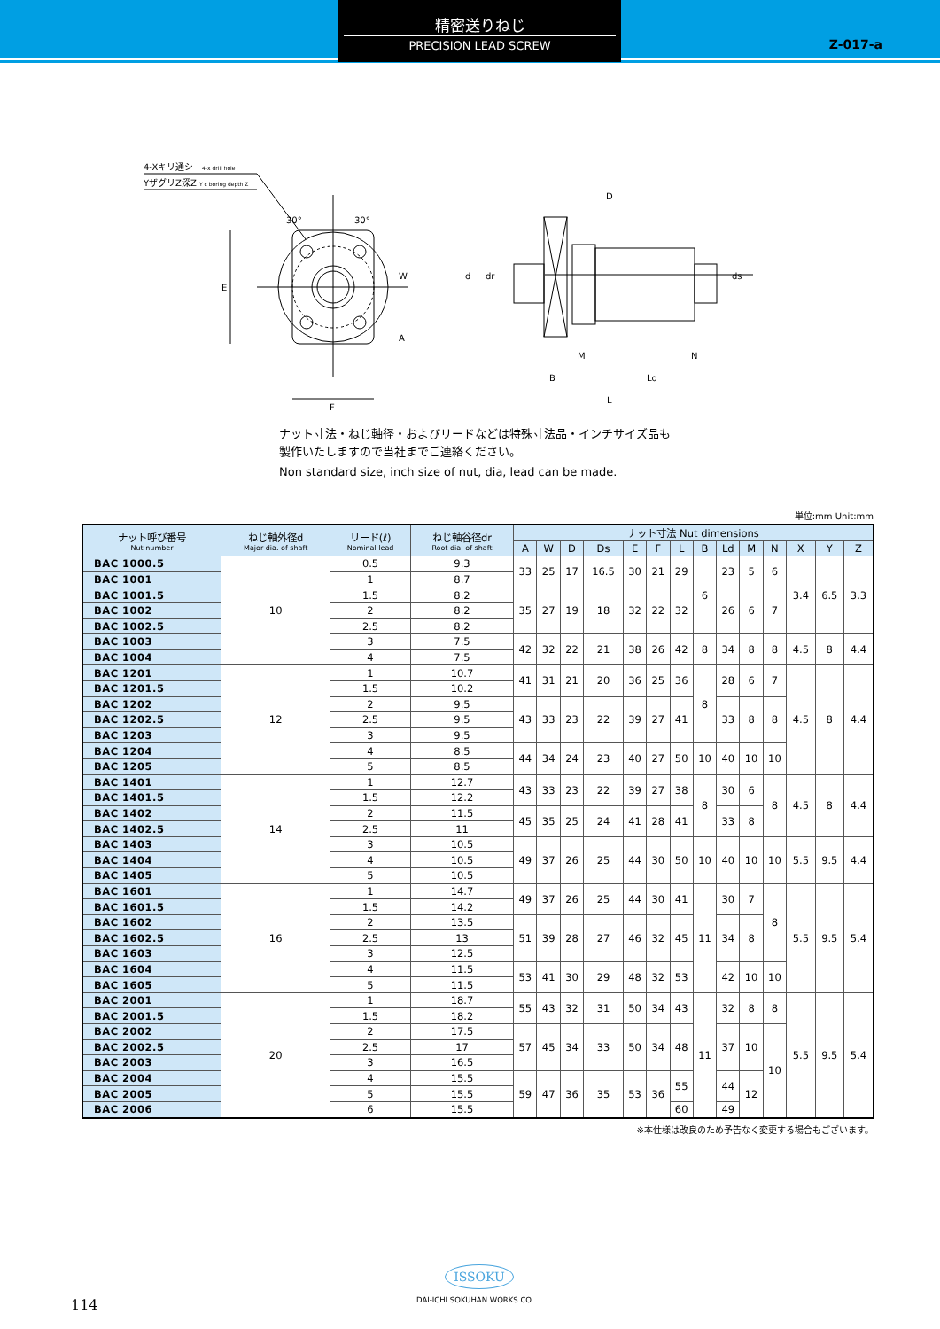Z-017-a
精密送りねじ
PRECISION LEAD SCREW
4-Xキリ通シ
4-x drill hole
YザグリZ深Z
Y c boring depth Z
30°
30°
W
A
E
F
d
dr
D
ds
B
M
Ld
N
L
ナット寸法・ねじ軸径・およびリードなどは特殊寸法品・インチサイズ品も
製作いたしますので当社までご連絡ください。
Non standard size, inch size of nut, dia, lead can be made.
単位:mm Unit:mm
| ナット呼び番号 Nut number | ねじ軸外径d Major dia. of shaft | リード(ℓ) Nominal lead | ねじ軸谷径dr Root dia. of shaft | ナット寸法 Nut dimensions | | | | | | | | | | | | | |
| --- | --- | --- | --- | --- | --- | --- | --- | --- | --- | --- | --- | --- | --- | --- | --- | --- | --- |
| | | | | A | W | D | Ds | E | F | L | B | Ld | M | N | X | Y | Z |
| BAC 1000.5 | 10 | 0.5 | 9.3 | 33 | 25 | 17 | 16.5 | 30 | 21 | 29 | 6 | 23 | 5 | 6 | 3.4 | 6.5 | 3.3 |
| BAC 1001 | | 1 | 8.7 | | | | | | | | | | | | | | |
| BAC 1001.5 | | 1.5 | 8.2 | 35 | 27 | 19 | 18 | 32 | 22 | 32 | | 26 | 6 | 7 | | | |
| BAC 1002 | | 2 | 8.2 | | | | | | | | | | | | | | |
| BAC 1002.5 | | 2.5 | 8.2 | | | | | | | | | | | | | | |
| BAC 1003 | | 3 | 7.5 | 42 | 32 | 22 | 21 | 38 | 26 | 42 | 8 | 34 | 8 | 8 | 4.5 | 8 | 4.4 |
| BAC 1004 | | 4 | 7.5 | | | | | | | | | | | | | | |
| BAC 1201 | 12 | 1 | 10.7 | 41 | 31 | 21 | 20 | 36 | 25 | 36 | 8 | 28 | 6 | 7 | 4.5 | 8 | 4.4 |
| BAC 1201.5 | | 1.5 | 10.2 | | | | | | | | | | | | | | |
| BAC 1202 | | 2 | 9.5 | 43 | 33 | 23 | 22 | 39 | 27 | 41 | | 33 | 8 | 8 | | | |
| BAC 1202.5 | | 2.5 | 9.5 | | | | | | | | | | | | | | |
| BAC 1203 | | 3 | 9.5 | | | | | | | | | | | | | | |
| BAC 1204 | | 4 | 8.5 | 44 | 34 | 24 | 23 | 40 | 27 | 50 | 10 | 40 | 10 | 10 | | | |
| BAC 1205 | | 5 | 8.5 | | | | | | | | | | | | | | |
| BAC 1401 | 14 | 1 | 12.7 | 43 | 33 | 23 | 22 | 39 | 27 | 38 | 8 | 30 | 6 | 8 | 4.5 | 8 | 4.4 |
| BAC 1401.5 | | 1.5 | 12.2 | | | | | | | | | | | | | | |
| BAC 1402 | | 2 | 11.5 | 45 | 35 | 25 | 24 | 41 | 28 | 41 | | 33 | 8 | | | | |
| BAC 1402.5 | | 2.5 | 11 | | | | | | | | | | | | | | |
| BAC 1403 | | 3 | 10.5 | 49 | 37 | 26 | 25 | 44 | 30 | 50 | 10 | 40 | 10 | 10 | 5.5 | 9.5 | 4.4 |
| BAC 1404 | | 4 | 10.5 | | | | | | | | | | | | | | |
| BAC 1405 | | 5 | 10.5 | | | | | | | | | | | | | | |
| BAC 1601 | 16 | 1 | 14.7 | 49 | 37 | 26 | 25 | 44 | 30 | 41 | 11 | 30 | 7 | 8 | 5.5 | 9.5 | 5.4 |
| BAC 1601.5 | | 1.5 | 14.2 | | | | | | | | | | | | | | |
| BAC 1602 | | 2 | 13.5 | 51 | 39 | 28 | 27 | 46 | 32 | 45 | | 34 | 8 | | | | |
| BAC 1602.5 | | 2.5 | 13 | | | | | | | | | | | | | | |
| BAC 1603 | | 3 | 12.5 | | | | | | | | | | | | | | |
| BAC 1604 | | 4 | 11.5 | 53 | 41 | 30 | 29 | 48 | 32 | 53 | | 42 | 10 | 10 | | | |
| BAC 1605 | | 5 | 11.5 | | | | | | | | | | | | | | |
| BAC 2001 | 20 | 1 | 18.7 | 55 | 43 | 32 | 31 | 50 | 34 | 43 | 11 | 32 | 8 | 8 | 5.5 | 9.5 | 5.4 |
| BAC 2001.5 | | 1.5 | 18.2 | | | | | | | | | | | | | | |
| BAC 2002 | | 2 | 17.5 | 57 | 45 | 34 | 33 | 50 | 34 | 48 | | 37 | 10 | 10 | | | |
| BAC 2002.5 | | 2.5 | 17 | | | | | | | | | | | | | | |
| BAC 2003 | | 3 | 16.5 | | | | | | | | | | | | | | |
| BAC 2004 | | 4 | 15.5 | 59 | 47 | 36 | 35 | 53 | 36 | 55 | | 44 | 12 | | | | |
| BAC 2005 | | 5 | 15.5 | | | | | | | | | | | | | | |
| BAC 2006 | | 6 | 15.5 | | | | | | | 60 | | 49 | | | | | |
※本仕様は改良のため予告なく変更する場合もございます。
ISSOKU
DAI-ICHI SOKUHAN WORKS CO.
114